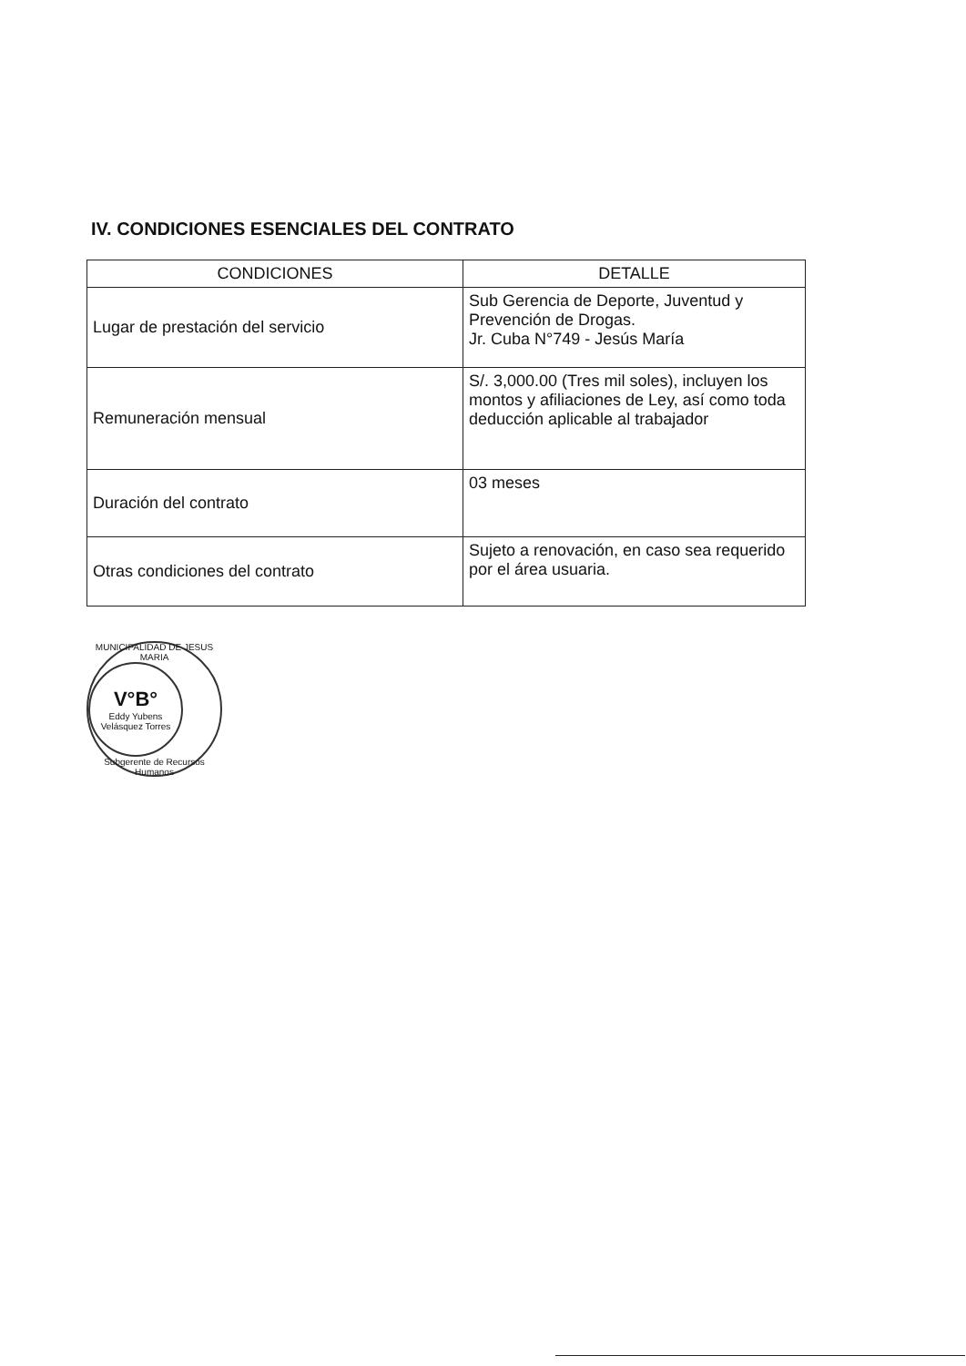IV. CONDICIONES ESENCIALES DEL CONTRATO
| CONDICIONES | DETALLE |
| --- | --- |
| Lugar de prestación del servicio | Sub Gerencia de Deporte, Juventud y Prevención de Drogas. Jr. Cuba N°749 - Jesús María |
| Remuneración mensual | S/. 3,000.00 (Tres mil soles), incluyen los montos y afiliaciones de Ley, así como toda deducción aplicable al trabajador |
| Duración del contrato | 03 meses |
| Otras condiciones del contrato | Sujeto a renovación, en caso sea requerido por el área usuaria. |
MUNICIPALIDAD DE JESUS MARIA
V°B°
Eddy Yubens
Velásquez Torres
Subgerente de Recursos Humanos